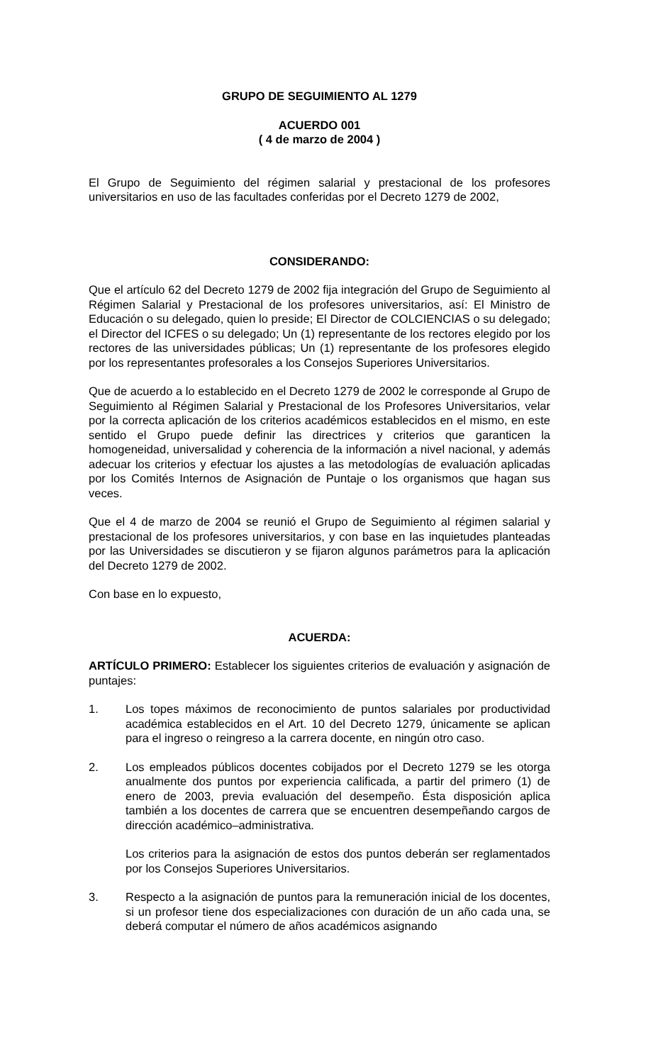GRUPO DE SEGUIMIENTO AL 1279
ACUERDO 001
( 4 de marzo de 2004 )
El Grupo de Seguimiento del régimen salarial y prestacional de los profesores universitarios en uso de las facultades conferidas por el Decreto 1279 de 2002,
CONSIDERANDO:
Que el artículo 62 del Decreto 1279 de 2002 fija integración del Grupo de Seguimiento al Régimen Salarial y Prestacional de los profesores universitarios, así: El Ministro de Educación o su delegado, quien lo preside; El Director de COLCIENCIAS o su delegado; el Director del ICFES o su delegado; Un (1) representante de los rectores elegido por los rectores de las universidades públicas; Un (1) representante de los profesores elegido por los representantes profesorales a los Consejos Superiores Universitarios.
Que de acuerdo a lo establecido en el Decreto 1279 de 2002 le corresponde al Grupo de Seguimiento al Régimen Salarial y Prestacional de los Profesores Universitarios, velar por la correcta aplicación de los criterios académicos establecidos en el mismo, en este sentido el Grupo puede definir las directrices y criterios que garanticen la homogeneidad, universalidad y coherencia de la información a nivel nacional, y además adecuar los criterios y efectuar los ajustes a las metodologías de evaluación aplicadas por los Comités Internos de Asignación de Puntaje o los organismos que hagan sus veces.
Que el 4 de marzo de 2004 se reunió el Grupo de Seguimiento al régimen salarial y prestacional de los profesores universitarios, y con base en las inquietudes planteadas por las Universidades se discutieron y se fijaron algunos parámetros para la aplicación del Decreto 1279 de 2002.
Con base en lo expuesto,
ACUERDA:
ARTÍCULO PRIMERO: Establecer los siguientes criterios de evaluación y asignación de puntajes:
1. Los topes máximos de reconocimiento de puntos salariales por productividad académica establecidos en el Art. 10 del Decreto 1279, únicamente se aplican para el ingreso o reingreso a la carrera docente, en ningún otro caso.
2. Los empleados públicos docentes cobijados por el Decreto 1279 se les otorga anualmente dos puntos por experiencia calificada, a partir del primero (1) de enero de 2003, previa evaluación del desempeño. Ésta disposición aplica también a los docentes de carrera que se encuentren desempeñando cargos de dirección académico–administrativa.
Los criterios para la asignación de estos dos puntos deberán ser reglamentados por los Consejos Superiores Universitarios.
3. Respecto a la asignación de puntos para la remuneración inicial de los docentes, si un profesor tiene dos especializaciones con duración de un año cada una, se deberá computar el número de años académicos asignando